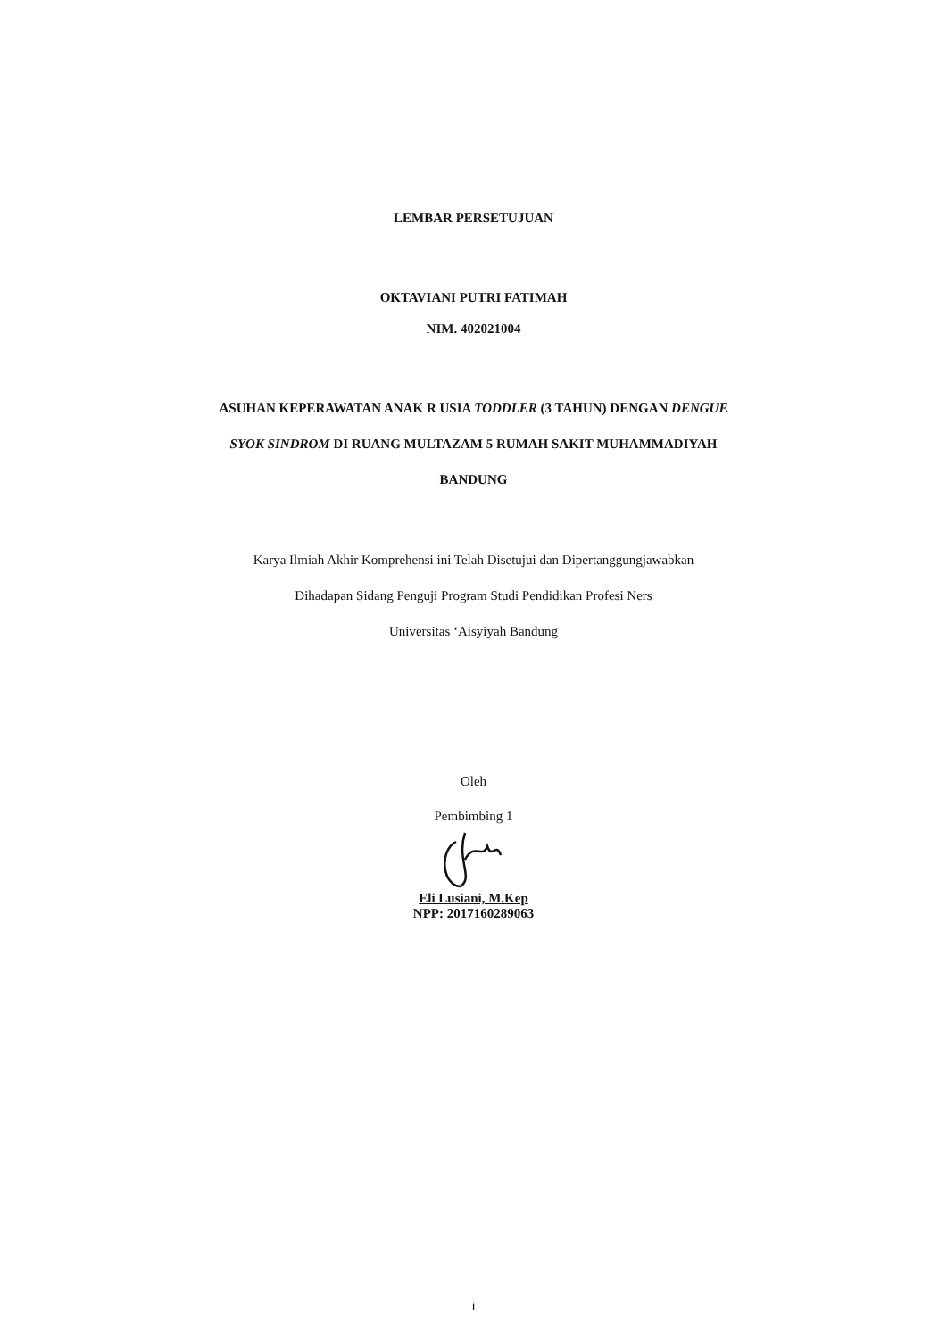LEMBAR PERSETUJUAN
OKTAVIANI PUTRI FATIMAH
NIM. 402021004
ASUHAN KEPERAWATAN ANAK R USIA TODDLER (3 TAHUN) DENGAN DENGUE
SYOK SINDROM DI RUANG MULTAZAM 5 RUMAH SAKIT MUHAMMADIYAH
BANDUNG
Karya Ilmiah Akhir Komprehensi ini Telah Disetujui dan Dipertanggungjawabkan
Dihadapan Sidang Penguji Program Studi Pendidikan Profesi Ners
Universitas ‘Aisyiyah Bandung
Oleh
Pembimbing 1
Eli Lusiani, M.Kep
NPP: 2017160289063
i